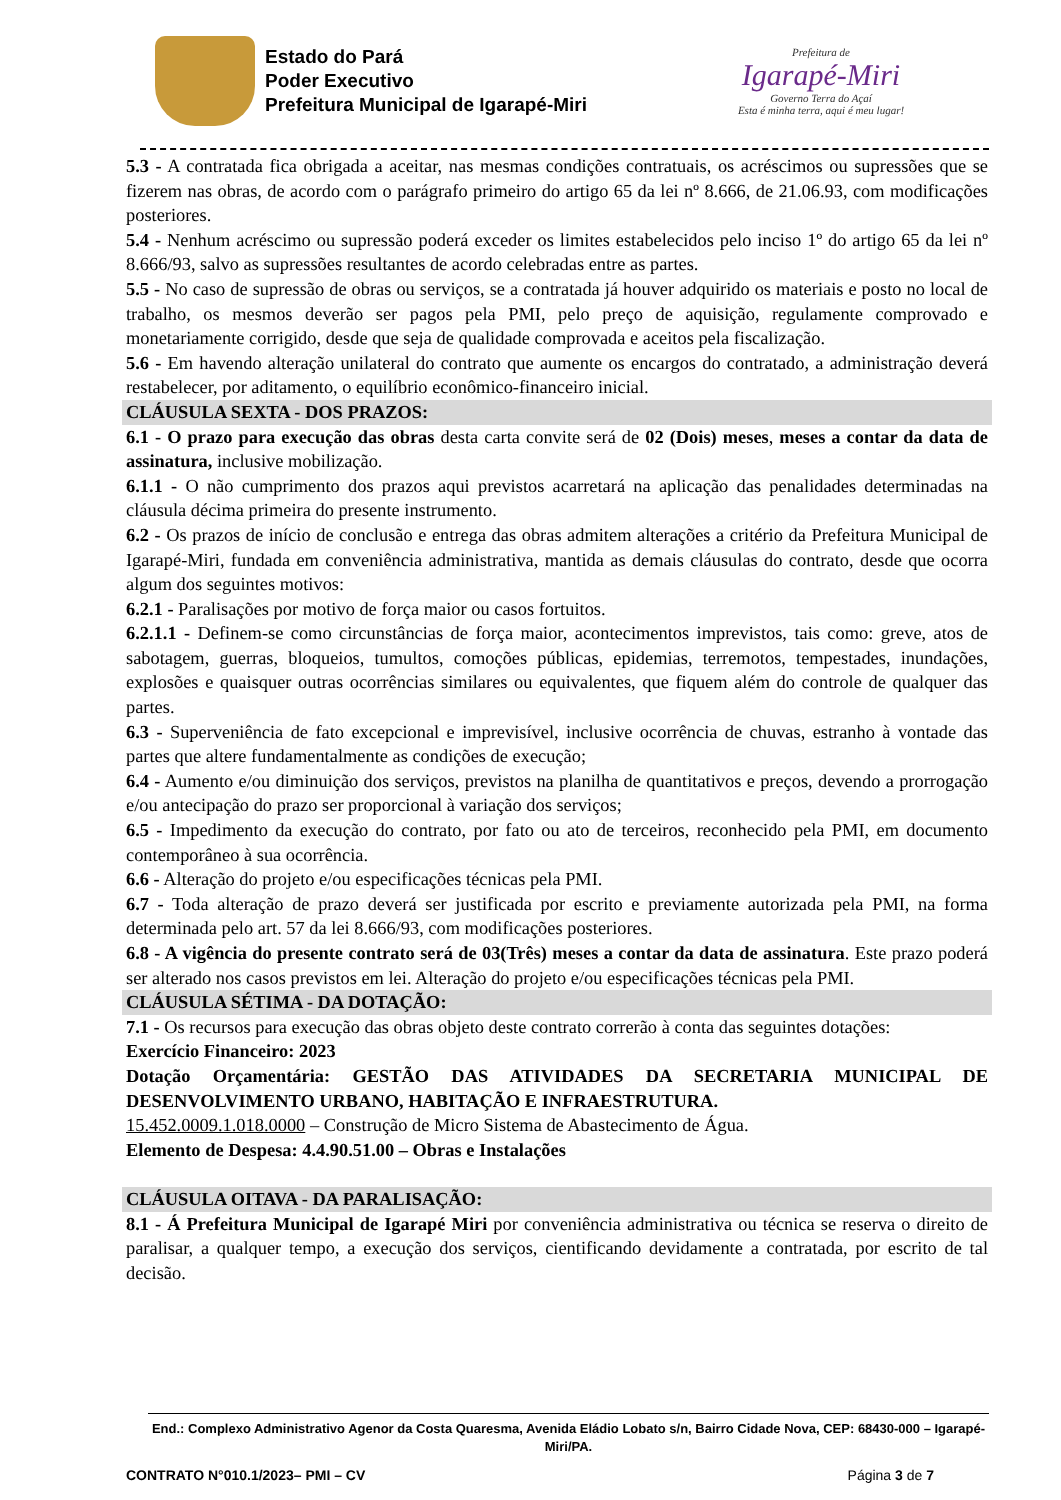Estado do Pará
Poder Executivo
Prefeitura Municipal de Igarapé-Miri
Prefeitura de
Igarapé-Miri
Governo Terra do Açaí
Esta é minha terra, aqui é meu lugar!
5.3 - A contratada fica obrigada a aceitar, nas mesmas condições contratuais, os acréscimos ou supressões que se fizerem nas obras, de acordo com o parágrafo primeiro do artigo 65 da lei nº 8.666, de 21.06.93, com modificações posteriores.
5.4 - Nenhum acréscimo ou supressão poderá exceder os limites estabelecidos pelo inciso 1º do artigo 65 da lei nº 8.666/93, salvo as supressões resultantes de acordo celebradas entre as partes.
5.5 - No caso de supressão de obras ou serviços, se a contratada já houver adquirido os materiais e posto no local de trabalho, os mesmos deverão ser pagos pela PMI, pelo preço de aquisição, regulamente comprovado e monetariamente corrigido, desde que seja de qualidade comprovada e aceitos pela fiscalização.
5.6 - Em havendo alteração unilateral do contrato que aumente os encargos do contratado, a administração deverá restabelecer, por aditamento, o equilíbrio econômico-financeiro inicial.
CLÁUSULA SEXTA - DOS PRAZOS:
6.1 - O prazo para execução das obras desta carta convite será de 02 (Dois) meses, meses a contar da data de assinatura, inclusive mobilização.
6.1.1 - O não cumprimento dos prazos aqui previstos acarretará na aplicação das penalidades determinadas na cláusula décima primeira do presente instrumento.
6.2 - Os prazos de início de conclusão e entrega das obras admitem alterações a critério da Prefeitura Municipal de Igarapé-Miri, fundada em conveniência administrativa, mantida as demais cláusulas do contrato, desde que ocorra algum dos seguintes motivos:
6.2.1 - Paralisações por motivo de força maior ou casos fortuitos.
6.2.1.1 - Definem-se como circunstâncias de força maior, acontecimentos imprevistos, tais como: greve, atos de sabotagem, guerras, bloqueios, tumultos, comoções públicas, epidemias, terremotos, tempestades, inundações, explosões e quaisquer outras ocorrências similares ou equivalentes, que fiquem além do controle de qualquer das partes.
6.3 - Superveniência de fato excepcional e imprevisível, inclusive ocorrência de chuvas, estranho à vontade das partes que altere fundamentalmente as condições de execução;
6.4 - Aumento e/ou diminuição dos serviços, previstos na planilha de quantitativos e preços, devendo a prorrogação e/ou antecipação do prazo ser proporcional à variação dos serviços;
6.5 - Impedimento da execução do contrato, por fato ou ato de terceiros, reconhecido pela PMI, em documento contemporâneo à sua ocorrência.
6.6 - Alteração do projeto e/ou especificações técnicas pela PMI.
6.7 - Toda alteração de prazo deverá ser justificada por escrito e previamente autorizada pela PMI, na forma determinada pelo art. 57 da lei 8.666/93, com modificações posteriores.
6.8 - A vigência do presente contrato será de 03(Três) meses a contar da data de assinatura. Este prazo poderá ser alterado nos casos previstos em lei. Alteração do projeto e/ou especificações técnicas pela PMI.
CLÁUSULA SÉTIMA - DA DOTAÇÃO:
7.1 - Os recursos para execução das obras objeto deste contrato correrão à conta das seguintes dotações:
Exercício Financeiro: 2023
Dotação Orçamentária: GESTÃO DAS ATIVIDADES DA SECRETARIA MUNICIPAL DE DESENVOLVIMENTO URBANO, HABITAÇÃO E INFRAESTRUTURA.
15.452.0009.1.018.0000 – Construção de Micro Sistema de Abastecimento de Água.
Elemento de Despesa: 4.4.90.51.00 – Obras e Instalações
CLÁUSULA OITAVA - DA PARALISAÇÃO:
8.1 - Á Prefeitura Municipal de Igarapé Miri por conveniência administrativa ou técnica se reserva o direito de paralisar, a qualquer tempo, a execução dos serviços, cientificando devidamente a contratada, por escrito de tal decisão.
End.: Complexo Administrativo Agenor da Costa Quaresma, Avenida Eládio Lobato s/n, Bairro Cidade Nova, CEP: 68430-000 – Igarapé-Miri/PA.
CONTRATO N°010.1/2023– PMI – CV Página 3 de 7